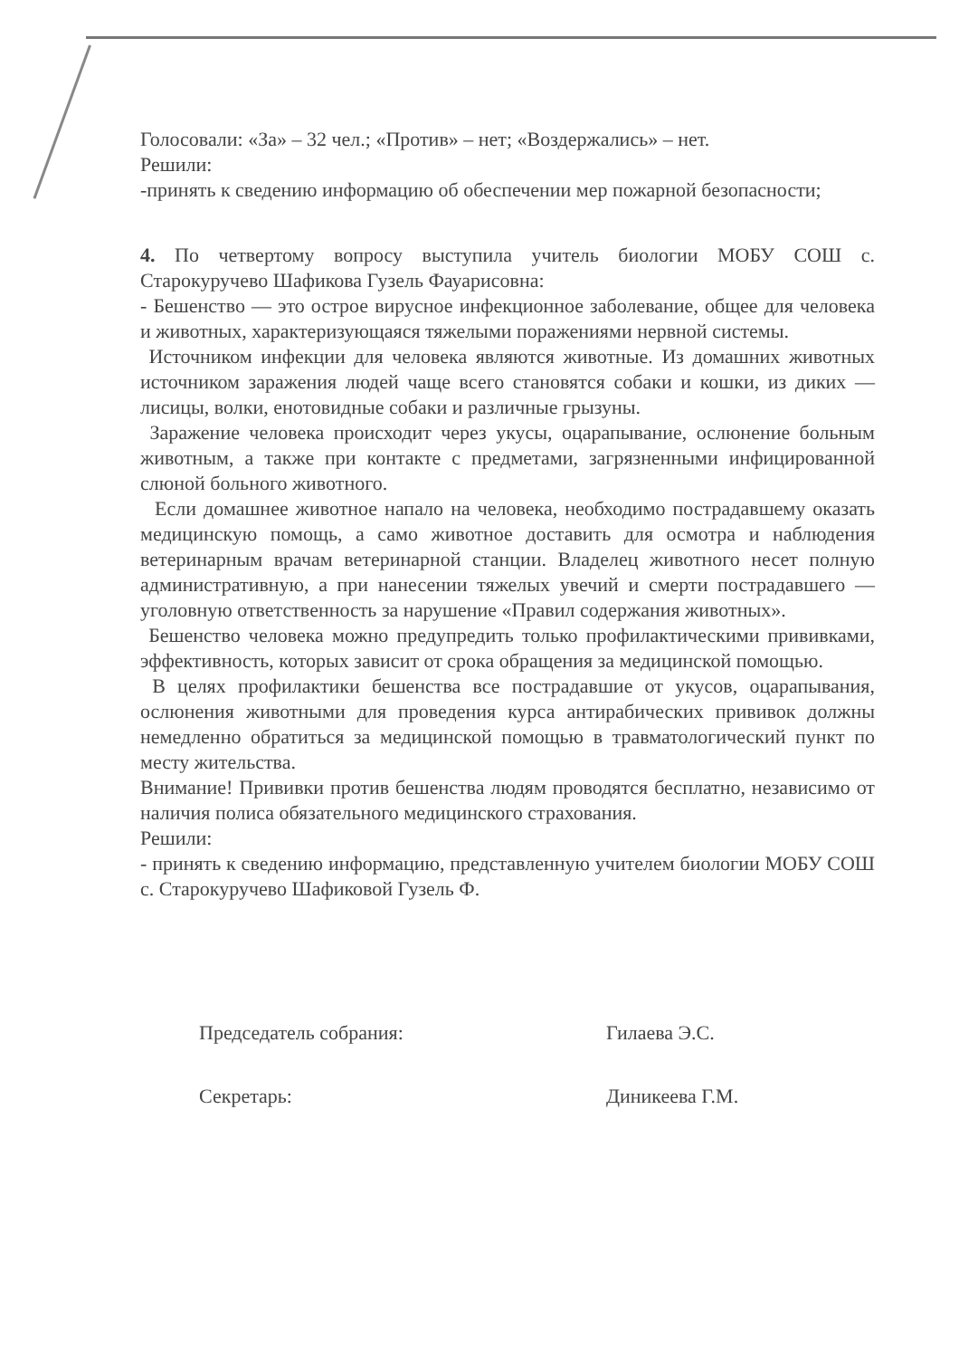Голосовали: «За» – 32 чел.; «Против» – нет; «Воздержались» – нет.
Решили:
-принять к сведению информацию об обеспечении мер пожарной безопасности;
4. По четвертому вопросу выступила учитель биологии МОБУ СОШ с. Старокуручево Шафикова Гузель Фауарисовна:
- Бешенство — это острое вирусное инфекционное заболевание, общее для человека и животных, характеризующаяся тяжелыми поражениями нервной системы.
Источником инфекции для человека являются животные. Из домашних животных источником заражения людей чаще всего становятся собаки и кошки, из диких — лисицы, волки, енотовидные собаки и различные грызуны.
Заражение человека происходит через укусы, оцарапывание, ослюнение больным животным, а также при контакте с предметами, загрязненными инфицированной слюной больного животного.
Если домашнее животное напало на человека, необходимо пострадавшему оказать медицинскую помощь, а само животное доставить для осмотра и наблюдения ветеринарным врачам ветеринарной станции. Владелец животного несет полную административную, а при нанесении тяжелых увечий и смерти пострадавшего — уголовную ответственность за нарушение «Правил содержания животных».
Бешенство человека можно предупредить только профилактическими прививками, эффективность, которых зависит от срока обращения за медицинской помощью.
В целях профилактики бешенства все пострадавшие от укусов, оцарапывания, ослюнения животными для проведения курса антирабических прививок должны немедленно обратиться за медицинской помощью в травматологический пункт по месту жительства.
Внимание! Прививки против бешенства людям проводятся бесплатно, независимо от наличия полиса обязательного медицинского страхования.
Решили:
- принять к сведению информацию, представленную учителем биологии МОБУ СОШ с. Старокуручево Шафиковой Гузель Ф.
Председатель собрания: Гилаева Э.С.
Секретарь: Диникеева Г.М.